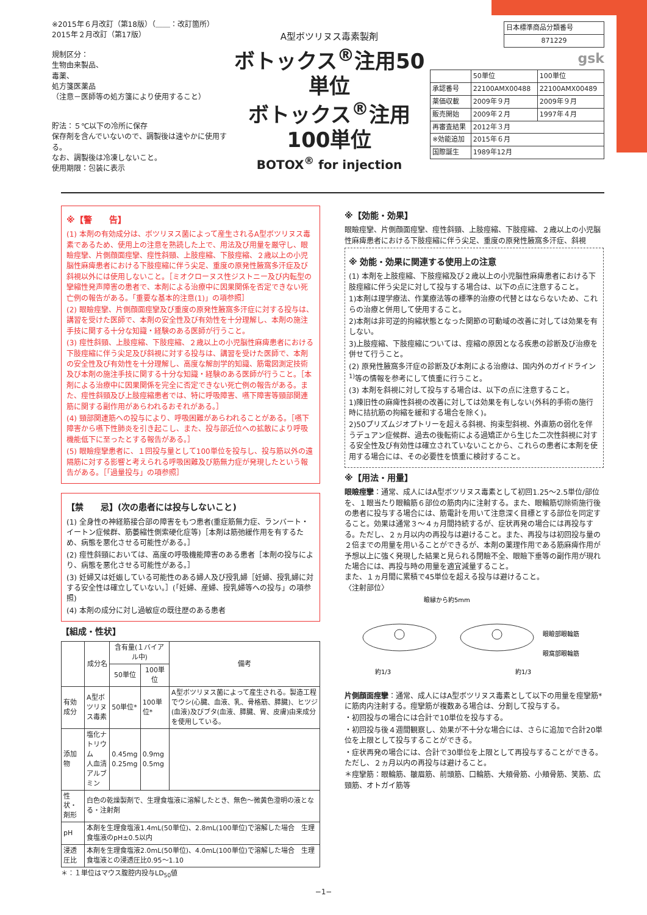※2015年６月改訂（第18版）（＿＿：改訂箇所）
2015年２月改訂（第17版）
規制区分：
生物由来製品、
毒薬、
処方箋医薬品
（注意－医師等の処方箋により使用すること）
貯法：５℃以下の冷所に保存
保存剤を含んでいないので、調製後は速やかに使用する。
なお、調製後は冷凍しないこと。
使用期限：包装に表示
A型ボツリヌス毒素製剤
ボトックス<sup>®</sup>注用50単位
ボトックス<sup>®</sup>注用100単位
BOTOX<sup>®</sup> for injection
| 日本標準商品分類番号 |
| 871229 |
gsk
| | 50単位 | 100単位 |
| 承認番号 | 22100AMX00488 | 22100AMX00489 |
| 薬価収載 | 2009年９月 | 2009年９月 |
| 販売開始 | 2009年２月 | 1997年４月 |
| 再審査結果 | 2012年３月 | |
| ※効能追加 | 2015年６月 | |
| 国際誕生 | 1989年12月 | |
※【警　　告】
(1) 本剤の有効成分は、ボツリヌス菌によって産生されるA型ボツリヌス毒素であるため、使用上の注意を熟読した上で、用法及び用量を厳守し、眼瞼痙攣、片側顔面痙攣、痙性斜頸、上肢痙縮、下肢痙縮、２歳以上の小児脳性麻痺患者における下肢痙縮に伴う尖足、重度の原発性腋窩多汗症及び斜視以外には使用しないこと。［ミオクローヌス性ジストニー及び内転型の攣縮性発声障害の患者で、本剤による治療中に因果関係を否定できない死亡例の報告がある。「重要な基本的注意(1)」の項参照］
(2) 眼瞼痙攣、片側顔面痙攣及び重度の原発性腋窩多汗症に対する投与は、講習を受けた医師で、本剤の安全性及び有効性を十分理解し、本剤の施注手技に関する十分な知識・経験のある医師が行うこと。
(3) 痙性斜頸、上肢痙縮、下肢痙縮、２歳以上の小児脳性麻痺患者における下肢痙縮に伴う尖足及び斜視に対する投与は、講習を受けた医師で、本剤の安全性及び有効性を十分理解し、高度な解剖学的知識、筋電図測定技術及び本剤の施注手技に関する十分な知識・経験のある医師が行うこと。［本剤による治療中に因果関係を完全に否定できない死亡例の報告がある。また、痙性斜頸及び上肢痙縮患者では、特に呼吸障害、嚥下障害等頸部関連筋に関する副作用があらわれるおそれがある。］
(4) 頸部関連筋への投与により、呼吸困難があらわれることがある。［嚥下障害から嚥下性肺炎を引き起こし、また、投与部近位への拡散により呼吸機能低下に至ったとする報告がある。］
(5) 眼瞼痙攣患者に、１回投与量として100単位を投与し、投与筋以外の遠隔筋に対する影響と考えられる呼吸困難及び筋無力症が発現したという報告がある。［「過量投与」の項参照］
【禁　　忌】(次の患者には投与しないこと)
(1) 全身性の神経筋接合部の障害をもつ患者(重症筋無力症、ランバート・イートン症候群、筋萎縮性側索硬化症等)［本剤は筋弛緩作用を有するため、病態を悪化させる可能性がある。］
(2) 痙性斜頸においては、高度の呼吸機能障害のある患者［本剤の投与により、病態を悪化させる可能性がある。］
(3) 妊婦又は妊娠している可能性のある婦人及び授乳婦［妊婦、授乳婦に対する安全性は確立していない。］(「妊婦、産婦、授乳婦等への投与」の項参照)
(4) 本剤の成分に対し過敏症の既往歴のある患者
【組成・性状】
| | 成分名 | 含有量(１バイアル中) | | 備考 |
| --- | --- | --- | --- | --- |
| | | 50単位 | 100単位 | |
| 有効成分 | A型ボツリヌス毒素 | 50単位* | 100単位* | A型ボツリヌス菌によって産生される。製造工程でウシ(心臓、血液、乳、骨格筋、膵臓)、ヒツジ(血液)及びブタ(血液、膵臓、胃、皮膚)由来成分を使用している。 |
| 添加物 | 塩化ナトリウム 人血清アルブミン | 0.45mg 0.25mg | 0.9mg 0.5mg | |
| 性状・剤形 | 白色の乾燥製剤で、生理食塩液に溶解したとき、無色～微黄色澄明の液となる・注射剤 | | | |
| pH | 本剤を生理食塩液1.4mL(50単位)、2.8mL(100単位)で溶解した場合 生理食塩液のpH±0.5以内 | | | |
| 浸透圧比 | 本剤を生理食塩液2.0mL(50単位)、4.0mL(100単位)で溶解した場合 生理食塩液との浸透圧比0.95～1.10 | | | |
＊：１単位はマウス腹腔内投与LD<sub>50</sub>値
※【効能・効果】
眼瞼痙攣、片側顔面痙攣、痙性斜頸、上肢痙縮、下肢痙縮、２歳以上の小児脳性麻痺患者における下肢痙縮に伴う尖足、重度の原発性腋窩多汗症、斜視
※ 効能・効果に関連する使用上の注意
(1) 本剤を上肢痙縮、下肢痙縮及び２歳以上の小児脳性麻痺患者における下肢痙縮に伴う尖足に対して投与する場合は、以下の点に注意すること。
1)本剤は理学療法、作業療法等の標準的治療の代替とはならないため、これらの治療と併用して使用すること。
2)本剤は非可逆的拘縮状態となった関節の可動域の改善に対しては効果を有しない。
3)上肢痙縮、下肢痙縮については、痙縮の原因となる疾患の診断及び治療を併せて行うこと。
(2) 原発性腋窩多汗症の診断及び本剤による治療は、国内外のガイドライン<sup>1)</sup>等の情報を参考にして慎重に行うこと。
(3) 本剤を斜視に対して投与する場合は、以下の点に注意すること。
1)陳旧性の麻痺性斜視の改善に対しては効果を有しない(外科的手術の施行時に拮抗筋の拘縮を緩和する場合を除く)。
2)50プリズムジオプトリーを超える斜視、拘束型斜視、外直筋の弱化を伴うデュアン症候群、過去の後転術による過矯正から生じた二次性斜視に対する安全性及び有効性は確立されていないことから、これらの患者に本剤を使用する場合には、その必要性を慎重に検討すること。
※【用法・用量】
眼瞼痙攣：通常、成人にはA型ボツリヌス毒素として初回1.25～2.5単位/部位を、１眼当たり眼輪筋６部位の筋肉内に注射する。また、眼輪筋切除術施行後の患者に投与する場合には、筋電計を用いて注意深く目標とする部位を同定すること。効果は通常３～４ヵ月間持続するが、症状再発の場合には再投与する。ただし、２ヵ月以内の再投与は避けること。また、再投与は初回投与量の２倍までの用量を用いることができるが、本剤の薬理作用である筋麻痺作用が予想以上に強く発現した結果と見られる閉瞼不全、眼瞼下垂等の副作用が現れた場合には、再投与時の用量を適宜減量すること。
また、１ヵ月間に累積で45単位を超える投与は避けること。
〈注射部位〉
瞼縁から約5mm
眼瞼部眼輪筋
眼窩部眼輪筋
約1/3
約1/3
片側顔面痙攣：通常、成人にはA型ボツリヌス毒素として以下の用量を痙攣筋*に筋肉内注射する。痙攣筋が複数ある場合は、分割して投与する。
・初回投与の場合には合計で10単位を投与する。
・初回投与後４週間観察し、効果が不十分な場合には、さらに追加で合計20単位を上限として投与することができる。
・症状再発の場合には、合計で30単位を上限として再投与することができる。ただし、２ヵ月以内の再投与は避けること。
＊痙攣筋：眼輪筋、皺眉筋、前頭筋、口輪筋、大頬骨筋、小頬骨筋、笑筋、広頸筋、オトガイ筋等
−1−